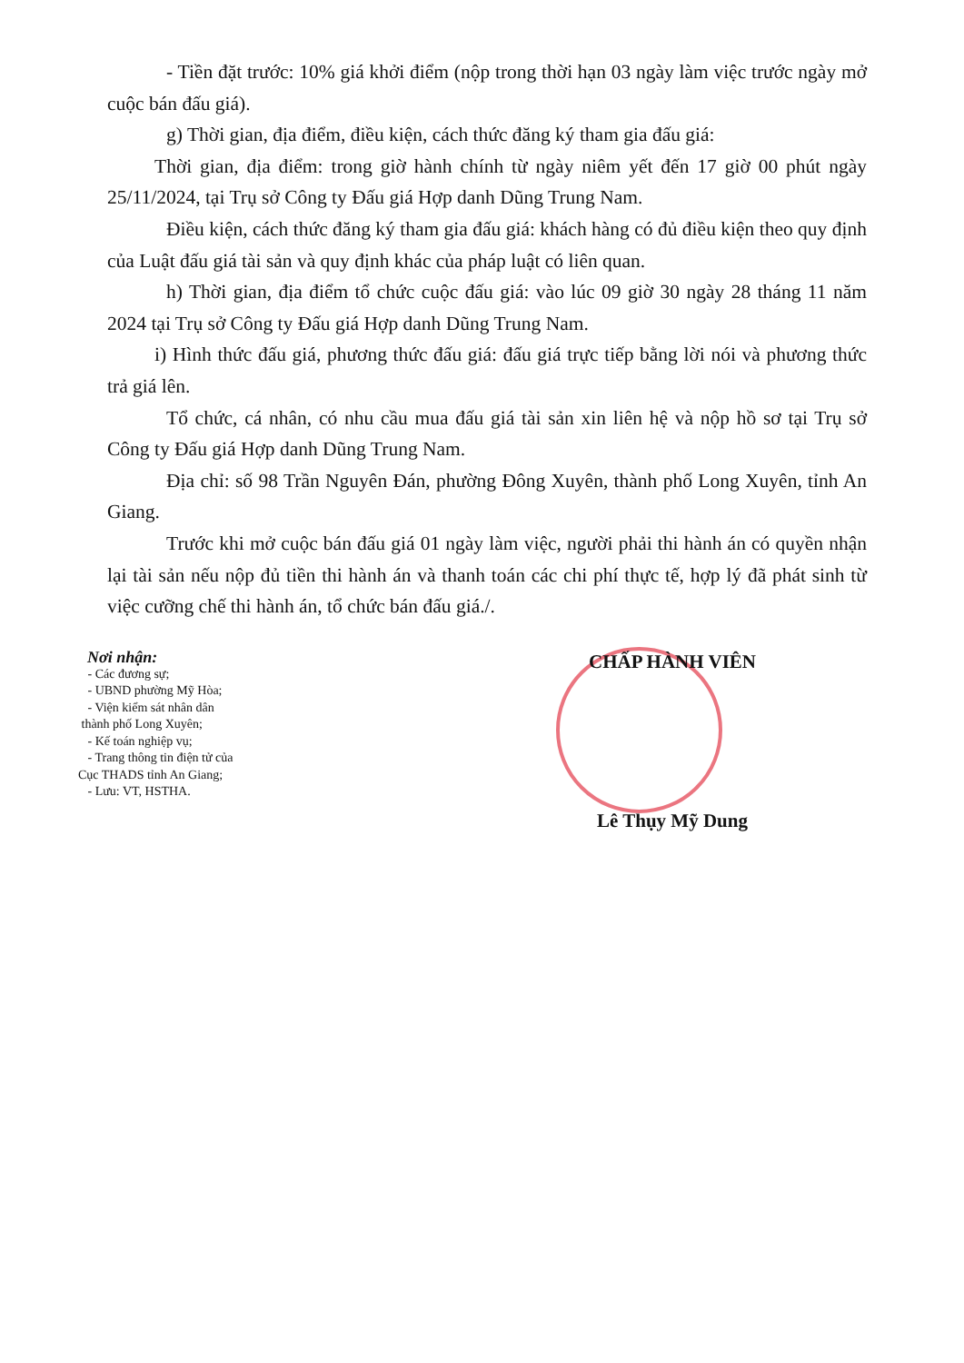- Tiền đặt trước: 10% giá khởi điểm (nộp trong thời hạn 03 ngày làm việc trước ngày mở cuộc bán đấu giá).
g) Thời gian, địa điểm, điều kiện, cách thức đăng ký tham gia đấu giá:
Thời gian, địa điểm: trong giờ hành chính từ ngày niêm yết đến 17 giờ 00 phút ngày 25/11/2024, tại Trụ sở Công ty Đấu giá Hợp danh Dũng Trung Nam.
Điều kiện, cách thức đăng ký tham gia đấu giá: khách hàng có đủ điều kiện theo quy định của Luật đấu giá tài sản và quy định khác của pháp luật có liên quan.
h) Thời gian, địa điểm tổ chức cuộc đấu giá: vào lúc 09 giờ 30 ngày 28 tháng 11 năm 2024 tại Trụ sở Công ty Đấu giá Hợp danh Dũng Trung Nam.
i) Hình thức đấu giá, phương thức đấu giá: đấu giá trực tiếp bằng lời nói và phương thức trả giá lên.
Tổ chức, cá nhân, có nhu cầu mua đấu giá tài sản xin liên hệ và nộp hồ sơ tại Trụ sở Công ty Đấu giá Hợp danh Dũng Trung Nam.
Địa chỉ: số 98 Trần Nguyên Đán, phường Đông Xuyên, thành phố Long Xuyên, tỉnh An Giang.
Trước khi mở cuộc bán đấu giá 01 ngày làm việc, người phải thi hành án có quyền nhận lại tài sản nếu nộp đủ tiền thi hành án và thanh toán các chi phí thực tế, hợp lý đã phát sinh từ việc cưỡng chế thi hành án, tổ chức bán đấu giá./.
Nơi nhận:
- Các đương sự;
- UBND phường Mỹ Hòa;
- Viện kiểm sát nhân dân
thành phố Long Xuyên;
- Kế toán nghiệp vụ;
- Trang thông tin điện tử của
Cục THADS tỉnh An Giang;
- Lưu: VT, HSTHA.
CHẤP HÀNH VIÊN
Lê Thụy Mỹ Dung